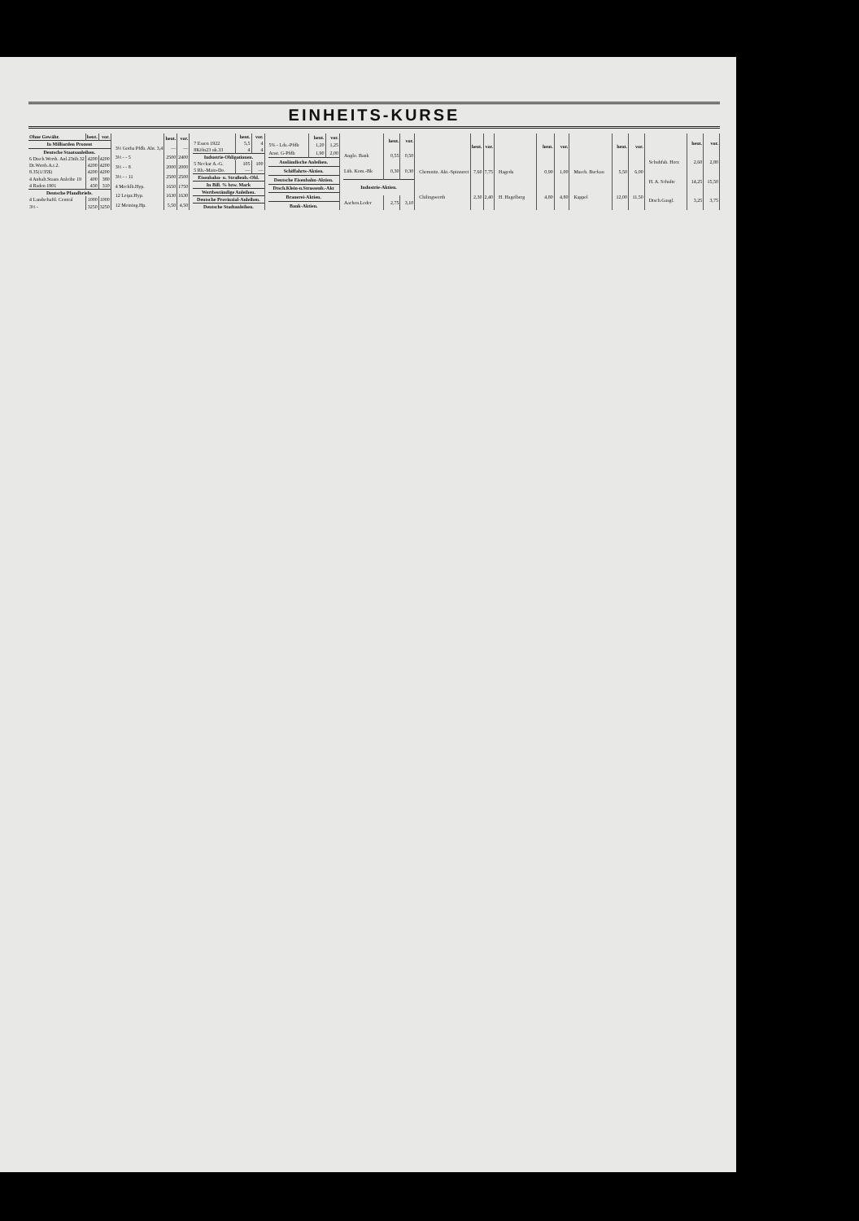EINHEITS-KURSE
| Ohne Gewähr. | heut. | vor. |
| --- | --- | --- |
| In Milliarden Prozent | | |
| Deutsche Staatsanleihen. | | |
| 6 Dtsch.Werth. Anl.23tilt.32 | 4200 | 4200 |
| Dt.Werth.A.t.2. | 4200 | 4200 |
| 8.35(1/35$) | 4200 | 4200 |
| 4 Anhalt.Staats Anleihe 19 | 400 | 380 |
| 4 Baden 1901 | 430 | 310 |
| Deutsche Pfandbriefe. | | |
| 4 Landschaftl. Central | 1000 | 1000 |
| 3½ - | 3250 | 3250 |
| | heut. | vor. |
| --- | --- | --- |
| 3½ Gotha Pfdb. Abt. 3,4 | — | — |
| 3½ - - 5 | 2500 | 2400 |
| 3½ - - 8 | 2000 | 2000 |
| 3½ - - 11 | 2500 | 2500 |
| 4 Mecklb.Hyp. | 1650 | 1750 |
| 12 Leipz.Hyp. | 1630 | 1630 |
| 12 Meining.Hp. | 5,50 | 4,50 |
| | heut. | vor. |
| --- | --- | --- |
| 7 Essen 1922 | 5,5 | 4 |
| 8Köln23 uk.33 | 4 | 4 |
| Industrie-Obligationen. | | |
| 5 Neckar A.-G. | 105 | 100 |
| 5 Rh.-Main-Do. | — | — |
| Eisenbahn- u. Straßenb.-Obl. | | |
| In Bill. % bzw. Mark | | |
| Wertbeständige Anleihen. | | |
| Deutsche Provinzial-Anleihen. | | |
| Deutsche Stadtanleihen. | | |
| | heut. | vor. |
| --- | --- | --- |
| 5% - Lds.-Pfdb | 1,20 | 1,25 |
| Anst. G-Pfdb | 1,90 | 2,00 |
| Ausländische Anleihen. | | |
| Schiffahrts-Aktien. | | |
| Deutsche Eisenbahn-Aktien. | | |
| Dtsch.Klein-u.Strassenb.-Akt | | |
| Brauerei-Aktien. | | |
| Bank-Aktien. | | |
| | heut. | vor. |
| --- | --- | --- |
| Anglo. Bank | 0,55 | 0,50 |
| Lüb. Kom.-Bk | 0,30 | 0,30 |
| Industrie-Aktien. | | |
| Aachen.Leder | 2,75 | 3,10 |
| | heut. | vor. |
| --- | --- | --- |
| Chemnitz. Akt.-Spinnerei | 7,60 | 7,75 |
| Chilingworth | 2,30 | 2,40 |
| | heut. | vor. |
| --- | --- | --- |
| Hageda | 0,90 | 1,00 |
| H. Hagelberg | 4,80 | 4,80 |
| | heut. | vor. |
| --- | --- | --- |
| Masch. Buckau | 5,50 | 6,00 |
| Kappel | 12,00 | 11,50 |
| | heut. | vor. |
| --- | --- | --- |
| Schuhfab. Herz | 2,60 | 2,80 |
| H. A. Schulte | 14,25 | 15,50 |
| Dtsch.Gasgl. | 3,25 | 3,75 |